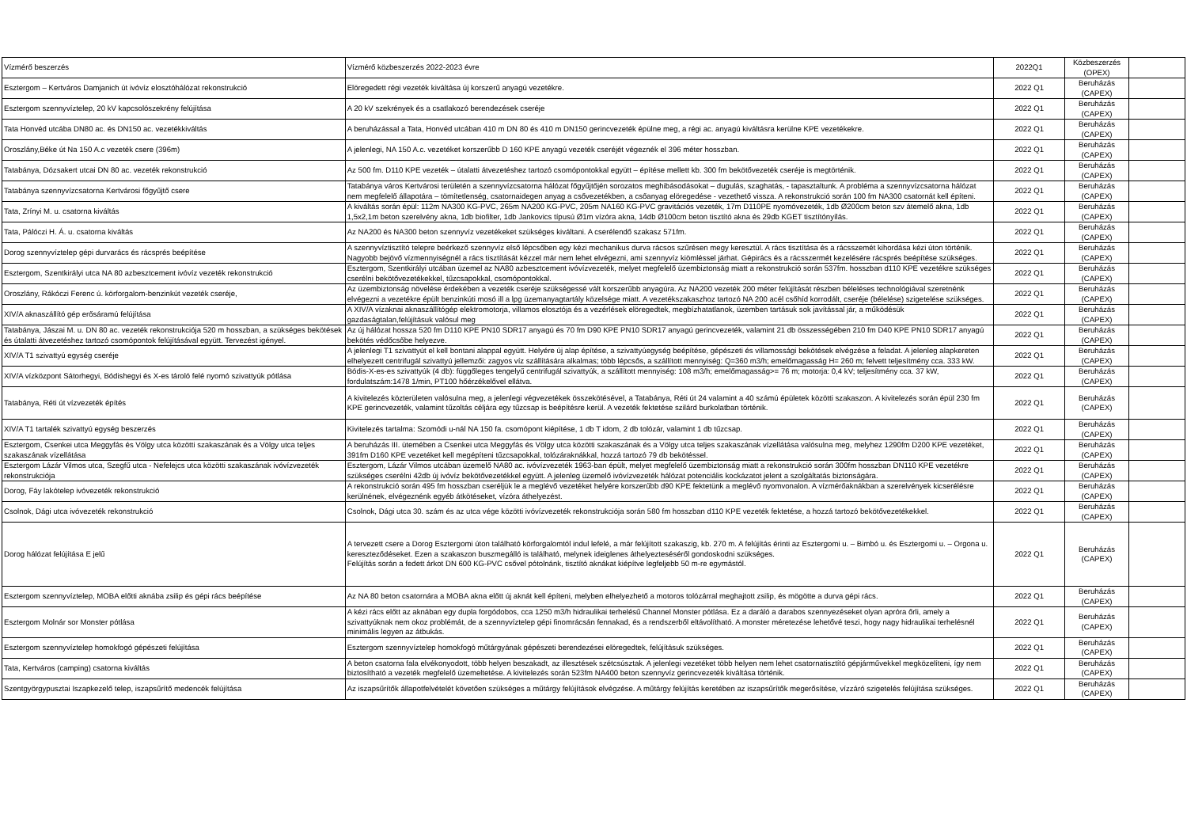| Vízmérő beszerzés | Vízmérő közbeszerzés 2022-2023 évre | 2022Q1 | Közbeszerzés (OPEX) | |
| Esztergom – Kertváros Damjanich út ivóvíz elosztóhálózat rekonstrukció | Elöregedett régi vezeték kiváltása új korszerű anyagú vezetékre. | 2022 Q1 | Beruházás (CAPEX) | |
| Esztergom szennyvíztelep, 20 kV kapcsolószekrény felújítása | A 20 kV szekrények és a csatlakozó berendezések cseréje | 2022 Q1 | Beruházás (CAPEX) | |
| Tata Honvéd utcába DN80 ac. és DN150 ac. vezetékkiváltás | A beruházással a Tata, Honvéd utcában 410 m DN 80 és 410 m DN150 gerincvezeték épülne meg, a régi ac. anyagú kiváltásra kerülne KPE vezetékekre. | 2022 Q1 | Beruházás (CAPEX) | |
| Oroszlány,Béke út Na 150 A.c vezeték csere (396m) | A jelenlegi, NA 150 A.c. vezetéket korszerűbb D 160 KPE anyagú vezeték cseréjét végeznék el 396 méter hosszban. | 2022 Q1 | Beruházás (CAPEX) | |
| Tatabánya, Dózsakert utcai DN 80 ac. vezeték rekonstrukció | Az 500 fm. D110 KPE vezeték – útalatti átvezetéshez tartozó csomópontokkal együtt – építése mellett kb. 300 fm bekötővezeték cseréje is megtörténik. | 2022 Q1 | Beruházás (CAPEX) | |
| Tatabánya szennyvízcsatorna Kertvárosi főgyűjtő csere | Tatabánya város Kertvárosi területén a szennyvízcsatorna hálózat főgyűjtőjén sorozatos meghibásodásokat – dugulás, szaghatás, - tapasztaltunk. A probléma a szennyvízcsatorna hálózat nem megfelelő állapotára – tömítetlenség, csatornaidegen anyag a csővezetékben, a csőanyag elöregedése - vezethető vissza. A rekonstrukció során 100 fm NA300 csatornát kell építeni. | 2022 Q1 | Beruházás (CAPEX) | |
| Tata, Zrínyi M. u. csatorna kiváltás | A kiváltás során épül: 112m NA300 KG-PVC, 265m NA200 KG-PVC, 205m NA160 KG-PVC gravitációs vezeték, 17m D110PE nyomóvezeték, 1db Ø200cm beton szv átemelő akna, 1db 1,5x2,1m beton szerelvény akna, 1db biofilter, 1db Jankovics típusú Ø1m vízóra akna, 14db Ø100cm beton tisztító akna és 29db KGET tisztítónyílás. | 2022 Q1 | Beruházás (CAPEX) | |
| Tata, Pálóczi H. Á. u. csatorna kiváltás | Az NA200 és NA300 beton szennyvíz vezetékeket szükséges kiváltani. A cserélendő szakasz 571fm. | 2022 Q1 | Beruházás (CAPEX) | |
| Dorog szennyvíztelep gépi durvarács és rácsprés beépítése | A szennyvíztisztító telepre beérkező szennyvíz első lépcsőben egy kézi mechanikus durva rácsos szűrésen megy keresztül. A rács tisztítása és a rácsszemét kihordása kézi úton történik. Nagyobb bejövő vízmennyiségnél a rács tisztítását kézzel már nem lehet elvégezni, ami szennyvíz kiömléssel járhat. Gépirács és a rácsszermét kezelésére rácsprés beépítése szükséges. | 2022 Q1 | Beruházás (CAPEX) | |
| Esztergom, Szentkirályi utca NA 80 azbesztcement ivóvíz vezeték rekonstrukció | Esztergom, Szentkirályi utcában üzemel az NA80 azbesztcement ivóvízvezeték, melyet megfelelő üzembiztonság miatt a rekonstrukció során 537fm. hosszban d110 KPE vezetékre szükséges cserélni bekötővezetékekkel, tűzcsapokkal, csomópontokkal. | 2022 Q1 | Beruházás (CAPEX) | |
| Oroszlány, Rákóczi Ferenc ú. körforgalom-benzinkút vezeték cseréje, | Az üzembiztonság növelése érdekében a vezeték cseréje szükségessé vált korszerűbb anyagúra. Az NA200 vezeték 200 méter felújítását részben béleléses technológiával szeretnénk elvégezni a vezetékre épült benzinkúti mosó ill a lpg üzemanyagtartály közelsége miatt. A vezetékszakaszhoz tartozó NA 200 acél csőhíd korrodált, cseréje (bélelése) szigetelése szükséges. | 2022 Q1 | Beruházás (CAPEX) | |
| XIV/A aknaszállító gép erősáramú felújítása | A XIV/A vízaknai aknaszállítógép elektromotorja, villamos elosztója és a vezérlések elöregedtek, megbízhatatlanok, üzemben tartásuk sok javítással jár, a működésük gazdaságtalan,felújításuk valósul meg | 2022 Q1 | Beruházás (CAPEX) | |
| Tatabánya, Jászai M. u. DN 80 ac. vezeték rekonstrukciója 520 m hosszban, a szükséges bekötések és útalatti átvezetéshez tartozó csomópontok felújításával együtt. Tervezést igényel. | Az új hálózat hossza 520 fm D110 KPE PN10 SDR17 anyagú és 70 fm D90 KPE PN10 SDR17 anyagú gerincvezeték, valamint 21 db összességében 210 fm D40 KPE PN10 SDR17 anyagú bekötés védőcsőbe helyezve. | 2022 Q1 | Beruházás (CAPEX) | |
| XIV/A T1 szivattyú egység cseréje | A jelenlegi T1 szivattyút el kell bontani alappal együtt. Helyére új alap építése, a szivattyúegység beépítése, gépészeti és villamossági bekötések elvégzése a feladat. A jelenleg alapkereten elhelyezett centrifugál szivattyú jellemzői: zagyos víz szállítására alkalmas; több lépcsős, a szállított mennyiség: Q=360 m3/h; emelőmagasság H= 260 m; felvett teljesítmény cca. 333 kW. | 2022 Q1 | Beruházás (CAPEX) | |
| XIV/A vízközpont Sátorhegyi, Bódishegyi és X-es tároló felé nyomó szivattyúk pótlása | Bódis-X-es-es szivattyúk (4 db): függőleges tengelyű centrifugál szivattyúk, a szállított mennyiség: 108 m3/h; emelőmagasság>= 76 m; motorja: 0,4 kV; teljesítmény cca. 37 kW, fordulatszám:1478 1/min, PT100 hőérzékelővel ellátva. | 2022 Q1 | Beruházás (CAPEX) | |
| Tatabánya, Réti út vízvezeték építés | A kivitelezés közterületen valósulna meg, a jelenlegi végvezetékek összekötésével, a Tatabánya, Réti út 24 valamint a 40 számú épületek közötti szakaszon. A kivitelezés során épül 230 fm KPE gerincvezeték, valamint tűzoltás céljára egy tűzcsap is beépítésre kerül. A vezeték fektetése szilárd burkolatban történik. | 2022 Q1 | Beruházás (CAPEX) | |
| XIV/A T1 tartalék szivattyú egység beszerzés | Kivitelezés tartalma: Szomódi u-nál NA 150 fa. csomópont kiépítése, 1 db T idom, 2 db tolózár, valamint 1 db tűzcsap. | 2022 Q1 | Beruházás (CAPEX) | |
| Esztergom, Csenkei utca Meggyfás és Völgy utca közötti szakaszának és a Völgy utca teljes szakaszának vízellátása | A beruházás III. ütemében a Csenkei utca Meggyfás és Völgy utca közötti szakaszának és a Völgy utca teljes szakaszának vízellátása valósulna meg, melyhez 1290fm D200 KPE vezetéket, 391fm D160 KPE vezetéket kell megépíteni tűzcsapokkal, tolózáraknákkal, hozzá tartozó 79 db bekötéssel. | 2022 Q1 | Beruházás (CAPEX) | |
| Esztergom Lázár Vilmos utca, Szegfű utca - Nefelejcs utca közötti szakaszának ivóvízvezeték rekonstrukciója | Esztergom, Lázár Vilmos utcában üzemelő NA80 ac. ivóvízvezeték 1963-ban épült, melyet megfelelő üzembiztonság miatt a rekonstrukció során 300fm hosszban DN110 KPE vezetékre szükséges cserélni 42db új ivóvíz bekötővezetékkel együtt. A jelenleg üzemelő ivóvízvezeték hálózat potenciális kockázatot jelent a szolgáltatás biztonságára. | 2022 Q1 | Beruházás (CAPEX) | |
| Dorog, Fáy lakótelep ivóvezeték rekonstrukció | A rekonstrukció során 495 fm hosszban cseréljük le a meglévő vezetéket helyére korszerűbb d90 KPE fektetünk a meglévő nyomvonalon. A vízmérőaknákban a szerelvények kicserélésre kerülnének, elvégeznénk egyéb átkötéseket, vízóra áthelyezést. | 2022 Q1 | Beruházás (CAPEX) | |
| Csolnok, Dági utca ivóvezeték rekonstrukció | Csolnok, Dági utca 30. szám és az utca vége közötti ivóvízvezeték rekonstrukciója során 580 fm hosszban d110 KPE vezeték fektetése, a hozzá tartozó bekötővezetékekkel. | 2022 Q1 | Beruházás (CAPEX) | |
| Dorog hálózat felújítása E jelű | A tervezett csere a Dorog Esztergomi úton található körforgalomtól indul lefelé, a már felújított szakaszig, kb. 270 m. A felújítás érinti az Esztergomi u. – Bimbó u. és Esztergomi u. – Orgona u. kereszteződéseket. Ezen a szakaszon buszmegálló is található, melynek ideiglenes áthelyezteséséről gondoskodni szükséges. Felújítás során a fedett árkot DN 600 KG-PVC csővel pótolnánk, tisztító aknákat kiépítve legfeljebb 50 m-re egymástól. | 2022 Q1 | Beruházás (CAPEX) | |
| Esztergom szennyvíztelep, MOBA előtti aknába zsilip és gépi rács beépítése | Az NA 80 beton csatornára a MOBA akna előtt új aknát kell építeni, melyben elhelyezhető a motoros tolózárral meghajtott zsilip, és mögötte a durva gépi rács. | 2022 Q1 | Beruházás (CAPEX) | |
| Esztergom Molnár sor Monster pótlása | A kézi rács előtt az aknában egy dupla forgódobos, cca 1250 m3/h hidraulikai terhelésű Channel Monster pótlása. Ez a daráló a darabos szennyezéseket olyan apróra őrli, amely a szivattyúknak nem okoz problémát, de a szennyvíztelep gépi finomrácsán fennakad, és a rendszerből eltávolítható. A monster méretezése lehetővé teszi, hogy nagy hidraulikai terhelésnél minimális legyen az átbukás. | 2022 Q1 | Beruházás (CAPEX) | |
| Esztergom szennyvíztelep homokfogó gépészeti felújítása | Esztergom szennyvíztelep homokfogó műtárgyának gépészeti berendezései elöregedtek, felújításuk szükséges. | 2022 Q1 | Beruházás (CAPEX) | |
| Tata, Kertváros (camping) csatorna kiváltás | A beton csatorna fala elvékonyodott, több helyen beszakadt, az illesztések szétcsúsztak. A jelenlegi vezetéket több helyen nem lehet csatornatisztító gépjárművekkel megközelíteni, így nem biztosítható a vezeték megfelelő üzemeltetése. A kivitelezés során 523fm NA400 beton szennyvíz gerincvezeték kiváltása történik. | 2022 Q1 | Beruházás (CAPEX) | |
| Szentgyörgypusztai Iszapkezelő telep, iszapsűrítő medencék felújítása | Az iszapsűrítők állapotfelvételét követően szükséges a műtárgy felújítások elvégzése. A műtárgy felújítás keretében az iszapsűrítők megerősítése, vízzáró szigetelés felújítása szükséges. | 2022 Q1 | Beruházás (CAPEX) | |